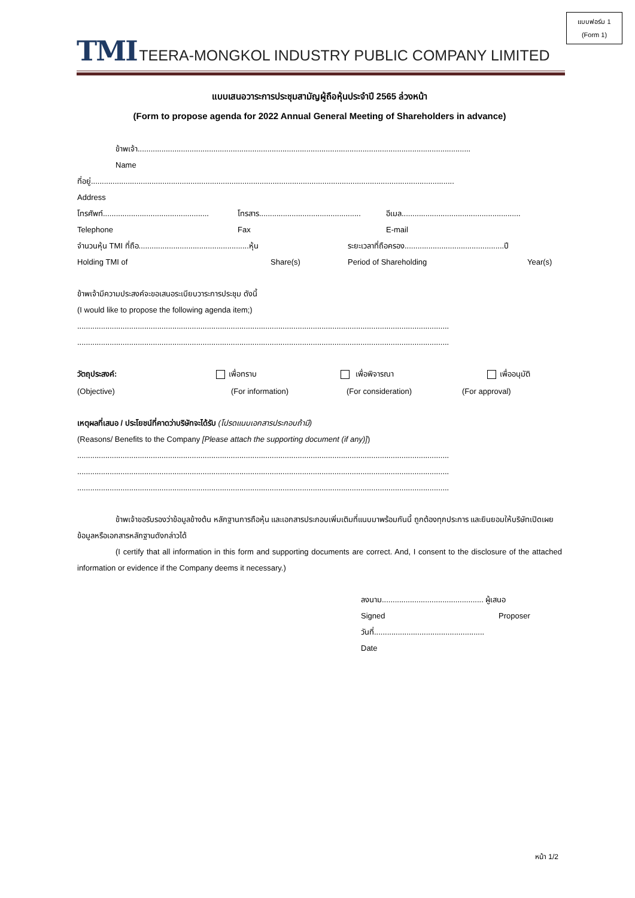แบบฟอร์ม 1
(Form 1)
TMI TEERA-MONGKOL INDUSTRY PUBLIC COMPANY LIMITED
แบบเสนอวาระการประชุมสามัญผู้ถือหุ้นประจำปี 2565 ล่วงหน้า
(Form to propose agenda for 2022 Annual General Meeting of Shareholders in advance)
ข้าพเจ้า..........................................................................................................................................................
Name
ที่อยู่........................................................................................................................................................................
Address
โทรศัพท์................................................. โทรสาร............................................... อีเมล.......................................................
Telephone Fax E-mail
จำนวนหุ้น TMI ที่ถือ...................................................หุ้น ระยะเวลาที่ถือครอง..............................................ปี
Holding TMI of Share(s) Period of Shareholding Year(s)
ข้าพเจ้ามีความประสงค์จะขอเสนอระเบียบวาระการประชุม ดังนี้
(I would like to propose the following agenda item;)
............................................................................................................................................................................
............................................................................................................................................................................
วัตถุประสงค์: เพื่อทราบ เพื่อพิจารณา เพื่ออนุมัติ
(Objective) (For information) (For consideration) (For approval)
เหตุผลที่เสนอ / ประโยชน์ที่คาดว่าบริษัทจะได้รับ (โปรดแนบเอกสารประกอบถ้ามี)
(Reasons/ Benefits to the Company [Please attach the supporting document (if any)])
............................................................................................................................................................................
............................................................................................................................................................................
............................................................................................................................................................................
ข้าพเจ้าขอรับรองว่าข้อมูลข้างต้น หลักฐานการถือหุ้น และเอกสารประกอบเพิ่มเติมที่แนบมาพร้อมกันนี้ ถูกต้องทุกประการ และยินยอมให้บริษัทเปิดเผยข้อมูลหรือเอกสารหลักฐานดังกล่าวได้
(I certify that all information in this form and supporting documents are correct. And, I consent to the disclosure of the attached information or evidence if the Company deems it necessary.)
ลงนาม............................................... ผู้เสนอ
Signed Proposer
วันที่...................................................
Date
หน้า 1/2